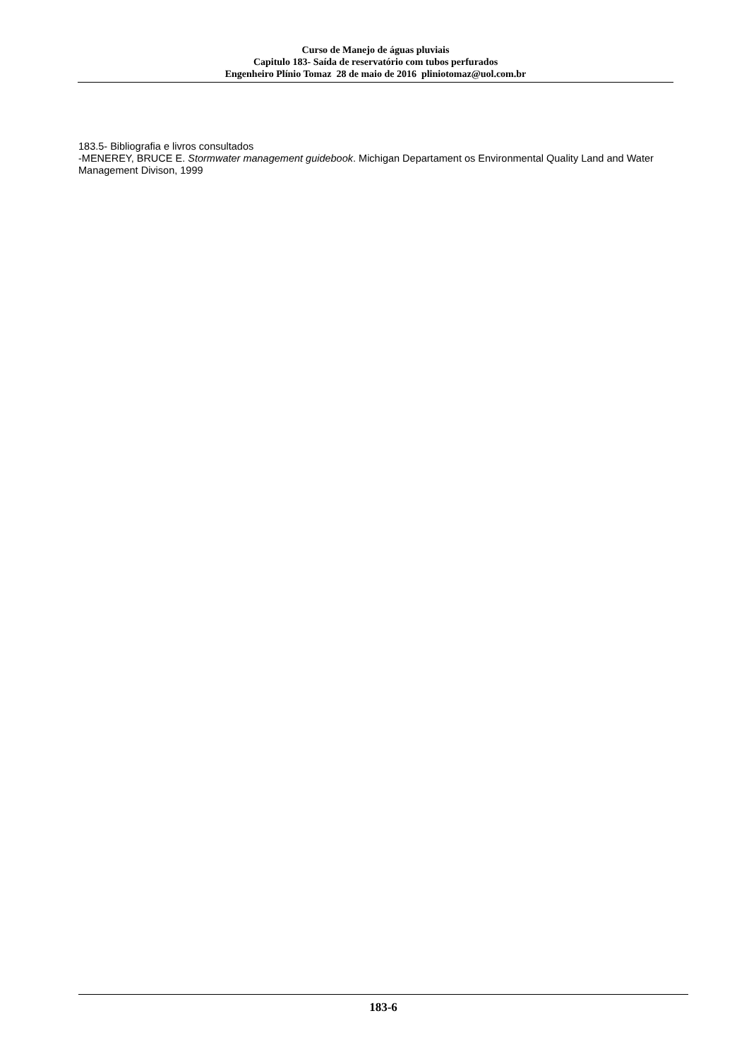Curso de Manejo de águas pluviais
Capitulo 183- Saída de reservatório com tubos perfurados
Engenheiro Plínio Tomaz 28 de maio de 2016 pliniotomaz@uol.com.br
183.5- Bibliografia e livros consultados
-MENEREY, BRUCE E. Stormwater management guidebook. Michigan Departament os Environmental Quality Land and Water Management Divison, 1999
183-6